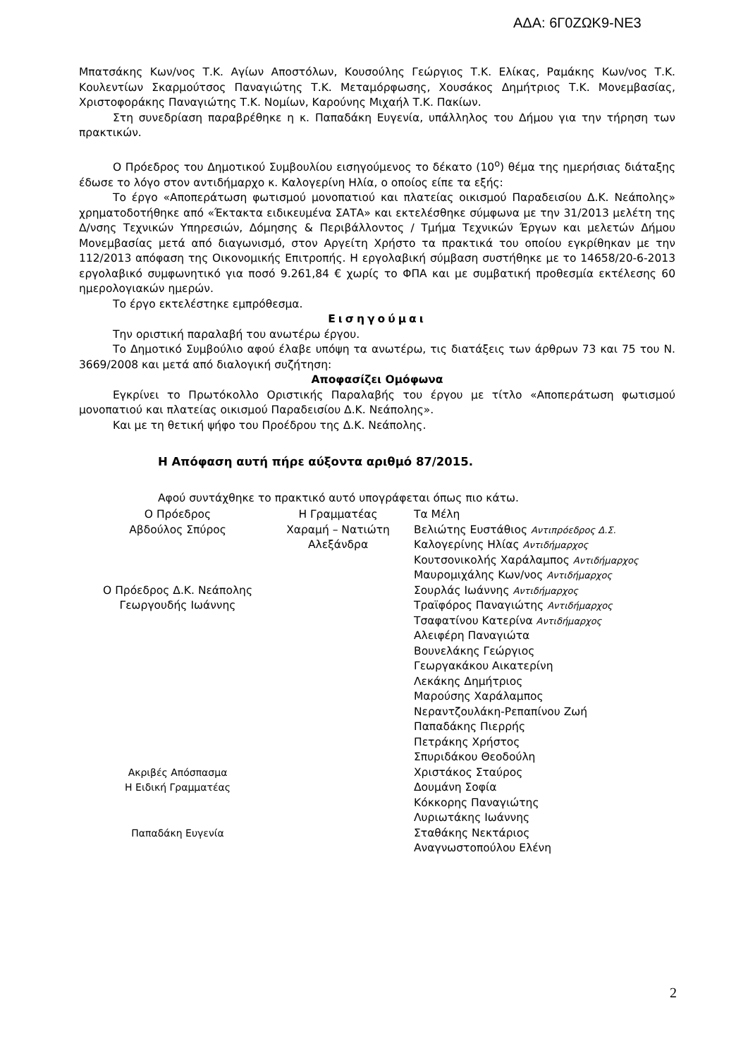ΑΔΑ: 6Γ0ΖΩΚ9-ΝΕ3
Μπατσάκης Κων/νος Τ.Κ. Αγίων Αποστόλων, Κουσούλης Γεώργιος Τ.Κ. Ελίκας, Ραμάκης Κων/νος Τ.Κ. Κουλεντίων Σκαρμούτσος Παναγιώτης Τ.Κ. Μεταμόρφωσης, Χουσάκος Δημήτριος Τ.Κ. Μονεμβασίας, Χριστοφοράκης Παναγιώτης Τ.Κ. Νομίων, Καρούνης Μιχαήλ Τ.Κ. Πακίων.
Στη συνεδρίαση παραβρέθηκε η κ. Παπαδάκη Ευγενία, υπάλληλος του Δήμου για την τήρηση των πρακτικών.
Ο Πρόεδρος του Δημοτικού Συμβουλίου εισηγούμενος το δέκατο (10<sup>ο</sup>) θέμα της ημερήσιας διάταξης έδωσε το λόγο στον αντιδήμαρχο κ. Καλογερίνη Ηλία, ο οποίος είπε τα εξής:
Το έργο «Αποπεράτωση φωτισμού μονοπατιού και πλατείας οικισμού Παραδεισίου Δ.Κ. Νεάπολης» χρηματοδοτήθηκε από «Έκτακτα ειδικευμένα ΣΑΤΑ» και εκτελέσθηκε σύμφωνα με την 31/2013 μελέτη της Δ/νσης Τεχνικών Υπηρεσιών, Δόμησης & Περιβάλλοντος / Τμήμα Τεχνικών Έργων και μελετών Δήμου Μονεμβασίας μετά από διαγωνισμό, στον Αργείτη Χρήστο τα πρακτικά του οποίου εγκρίθηκαν με την 112/2013 απόφαση της Οικονομικής Επιτροπής. Η εργολαβική σύμβαση συστήθηκε με το 14658/20-6-2013 εργολαβικό συμφωνητικό για ποσό 9.261,84 € χωρίς το ΦΠΑ και με συμβατική προθεσμία εκτέλεσης 60 ημερολογιακών ημερών.
Το έργο εκτελέστηκε εμπρόθεσμα.
Εισηγούμαι
Την οριστική παραλαβή του ανωτέρω έργου.
Το Δημοτικό Συμβούλιο αφού έλαβε υπόψη τα ανωτέρω, τις διατάξεις των άρθρων 73 και 75 του Ν. 3669/2008 και μετά από διαλογική συζήτηση:
Αποφασίζει Ομόφωνα
Εγκρίνει το Πρωτόκολλο Οριστικής Παραλαβής του έργου με τίτλο «Αποπεράτωση φωτισμού μονοπατιού και πλατείας οικισμού Παραδεισίου Δ.Κ. Νεάπολης».
Και με τη θετική ψήφο του Προέδρου της Δ.Κ. Νεάπολης.
Η Απόφαση αυτή πήρε αύξοντα αριθμό 87/2015.
Αφού συντάχθηκε το πρακτικό αυτό υπογράφεται όπως πιο κάτω.
Ο Πρόεδρος
Αβδούλος Σπύρος
Ο Πρόεδρος Δ.Κ. Νεάπολης
Γεωργουδής Ιωάννης
Ακριβές Απόσπασμα
Η Ειδική Γραμματέας
Παπαδάκη Ευγενία
Η Γραμματέας
Χαραμή – Νατιώτη
Αλεξάνδρα
Τα Μέλη
Βελιώτης Ευστάθιος Αντιπρόεδρος Δ.Σ.
Καλογερίνης Ηλίας Αντιδήμαρχος
Κουτσονικολής Χαράλαμπος Αντιδήμαρχος
Μαυρομιχάλης Κων/νος Αντιδήμαρχος
Σουρλάς Ιωάννης Αντιδήμαρχος
Τραϊφόρος Παναγιώτης Αντιδήμαρχος
Τσαφατίνου Κατερίνα Αντιδήμαρχος
Αλειφέρη Παναγιώτα
Βουνελάκης Γεώργιος
Γεωργακάκου Αικατερίνη
Λεκάκης Δημήτριος
Μαρούσης Χαράλαμπος
Νεραντζουλάκη-Ρεπαπίνου Ζωή
Παπαδάκης Πιερρής
Πετράκης Χρήστος
Σπυριδάκου Θεοδούλη
Χριστάκος Σταύρος
Δουμάνη Σοφία
Κόκκορης Παναγιώτης
Λυριωτάκης Ιωάννης
Σταθάκης Νεκτάριος
Αναγνωστοπούλου Ελένη
2